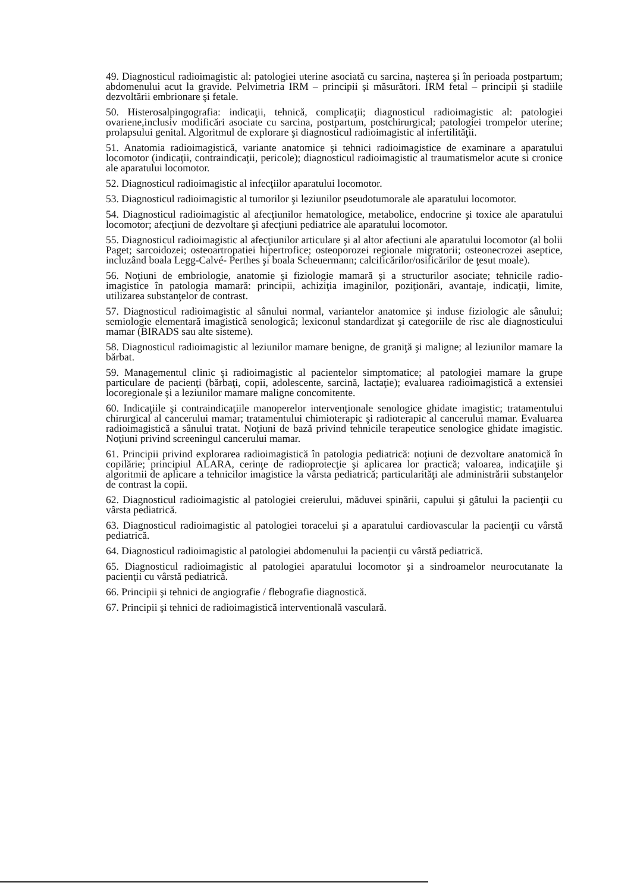49. Diagnosticul radioimagistic al: patologiei uterine asociată cu sarcina, naşterea şi în perioada postpartum; abdomenului acut la gravide. Pelvimetria IRM – principii şi măsurători. IRM fetal – principii şi stadiile dezvoltării embrionare şi fetale.
50. Histerosalpingografia: indicaţii, tehnică, complicaţii; diagnosticul radioimagistic al: patologiei ovariene,inclusiv modificări asociate cu sarcina, postpartum, postchirurgical; patologiei trompelor uterine; prolapsului genital. Algoritmul de explorare şi diagnosticul radioimagistic al infertilităţii.
51. Anatomia radioimagistică, variante anatomice şi tehnici radioimagistice de examinare a aparatului locomotor (indicaţii, contraindicaţii, pericole); diagnosticul radioimagistic al traumatismelor acute si cronice ale aparatului locomotor.
52. Diagnosticul radioimagistic al infecţiilor aparatului locomotor.
53. Diagnosticul radioimagistic al tumorilor şi leziunilor pseudotumorale ale aparatului locomotor.
54. Diagnosticul radioimagistic al afecţiunilor hematologice, metabolice, endocrine şi toxice ale aparatului locomotor; afecţiuni de dezvoltare şi afecţiuni pediatrice ale aparatului locomotor.
55. Diagnosticul radioimagistic al afecţiunilor articulare şi al altor afectiuni ale aparatului locomotor (al bolii Paget; sarcoidozei; osteoartropatiei hipertrofice; osteoporozei regionale migratorii; osteonecrozei aseptice, incluzând boala Legg-Calvé- Perthes şi boala Scheuermann; calcificărilor/osificărilor de ţesut moale).
56. Noţiuni de embriologie, anatomie şi fiziologie mamară şi a structurilor asociate; tehnicile radio-imagistice în patologia mamară: principii, achiziţia imaginilor, poziţionări, avantaje, indicaţii, limite, utilizarea substanţelor de contrast.
57. Diagnosticul radioimagistic al sânului normal, variantelor anatomice şi induse fiziologic ale sânului; semiologie elementară imagistică senologică; lexiconul standardizat şi categoriile de risc ale diagnosticului mamar (BIRADS sau alte sisteme).
58. Diagnosticul radioimagistic al leziunilor mamare benigne, de graniţă şi maligne; al leziunilor mamare la bărbat.
59. Managementul clinic şi radioimagistic al pacientelor simptomatice; al patologiei mamare la grupe particulare de pacienţi (bărbaţi, copii, adolescente, sarcină, lactaţie); evaluarea radioimagistică a extensiei locoregionale şi a leziunilor mamare maligne concomitente.
60. Indicaţiile şi contraindicaţiile manoperelor intervenţionale senologice ghidate imagistic; tratamentului chirurgical al cancerului mamar; tratamentului chimioterapic şi radioterapic al cancerului mamar. Evaluarea radioimagistică a sânului tratat. Noţiuni de bază privind tehnicile terapeutice senologice ghidate imagistic. Noţiuni privind screeningul cancerului mamar.
61. Principii privind explorarea radioimagistică în patologia pediatrică: noţiuni de dezvoltare anatomică în copilărie; principiul ALARA, cerinţe de radioprotecţie şi aplicarea lor practică; valoarea, indicaţiile şi algoritmii de aplicare a tehnicilor imagistice la vârsta pediatrică; particularităţi ale administrării substanţelor de contrast la copii.
62. Diagnosticul radioimagistic al patologiei creierului, măduvei spinării, capului şi gâtului la pacienţii cu vârsta pediatrică.
63. Diagnosticul radioimagistic al patologiei toracelui şi a aparatului cardiovascular la pacienţii cu vârstă pediatrică.
64. Diagnosticul radioimagistic al patologiei abdomenului la pacienţii cu vârstă pediatrică.
65. Diagnosticul radioimagistic al patologiei aparatului locomotor şi a sindroamelor neurocutanate la pacienţii cu vârstă pediatrică.
66. Principii şi tehnici de angiografie / flebografie diagnostică.
67. Principii şi tehnici de radioimagistică interventională vasculară.